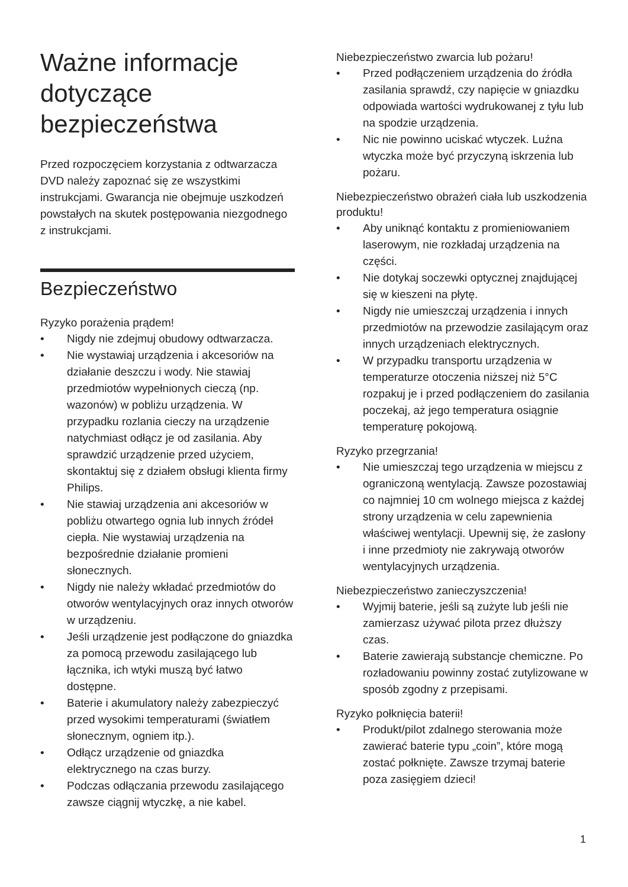Ważne informacje dotyczące bezpieczeństwa
Przed rozpoczęciem korzystania z odtwarzacza DVD należy zapoznać się ze wszystkimi instrukcjami. Gwarancja nie obejmuje uszkodzeń powstałych na skutek postępowania niezgodnego z instrukcjami.
Bezpieczeństwo
Ryzyko porażenia prądem!
• Nigdy nie zdejmuj obudowy odtwarzacza.
• Nie wystawiaj urządzenia i akcesoriów na działanie deszczu i wody. Nie stawiaj przedmiotów wypełnionych cieczą (np. wazonów) w pobliżu urządzenia. W przypadku rozlania cieczy na urządzenie natychmiast odłącz je od zasilania. Aby sprawdzić urządzenie przed użyciem, skontaktuj się z działem obsługi klienta firmy Philips.
• Nie stawiaj urządzenia ani akcesoriów w pobliżu otwartego ognia lub innych źródeł ciepła. Nie wystawiaj urządzenia na bezpośrednie działanie promieni słonecznych.
• Nigdy nie należy wkładać przedmiotów do otworów wentylacyjnych oraz innych otworów w urządzeniu.
• Jeśli urządzenie jest podłączone do gniazdka za pomocą przewodu zasilającego lub łącznika, ich wtyki muszą być łatwo dostępne.
• Baterie i akumulatory należy zabezpieczyć przed wysokimi temperaturami (światłem słonecznym, ogniem itp.).
• Odłącz urządzenie od gniazdka elektrycznego na czas burzy.
• Podczas odłączania przewodu zasilającego zawsze ciągnij wtyczkę, a nie kabel.
Niebezpieczeństwo zwarcia lub pożaru!
• Przed podłączeniem urządzenia do źródła zasilania sprawdź, czy napięcie w gniazdku odpowiada wartości wydrukowanej z tyłu lub na spodzie urządzenia.
• Nic nie powinno uciskać wtyczek. Luźna wtyczka może być przyczyną iskrzenia lub pożaru.
Niebezpieczeństwo obrażeń ciała lub uszkodzenia produktu!
• Aby uniknąć kontaktu z promieniowaniem laserowym, nie rozkładaj urządzenia na części.
• Nie dotykaj soczewki optycznej znajdującej się w kieszeni na płytę.
• Nigdy nie umieszczaj urządzenia i innych przedmiotów na przewodzie zasilającym oraz innych urządzeniach elektrycznych.
• W przypadku transportu urządzenia w temperaturze otoczenia niższej niż 5°C rozpakuj je i przed podłączeniem do zasilania poczekaj, aż jego temperatura osiągnie temperaturę pokojową.
Ryzyko przegrzania!
• Nie umieszczaj tego urządzenia w miejscu z ograniczoną wentylacją. Zawsze pozostawiaj co najmniej 10 cm wolnego miejsca z każdej strony urządzenia w celu zapewnienia właściwej wentylacji. Upewnij się, że zasłony i inne przedmioty nie zakrywają otworów wentylacyjnych urządzenia.
Niebezpieczeństwo zanieczyszczenia!
• Wyjmij baterie, jeśli są zużyte lub jeśli nie zamierzasz używać pilota przez dłuższy czas.
• Baterie zawierają substancje chemiczne. Po rozładowaniu powinny zostać zutylizowane w sposób zgodny z przepisami.
Ryzyko połknięcia baterii!
• Produkt/pilot zdalnego sterowania może zawierać baterie typu „coin”, które mogą zostać połknięte. Zawsze trzymaj baterie poza zasięgiem dzieci!
1